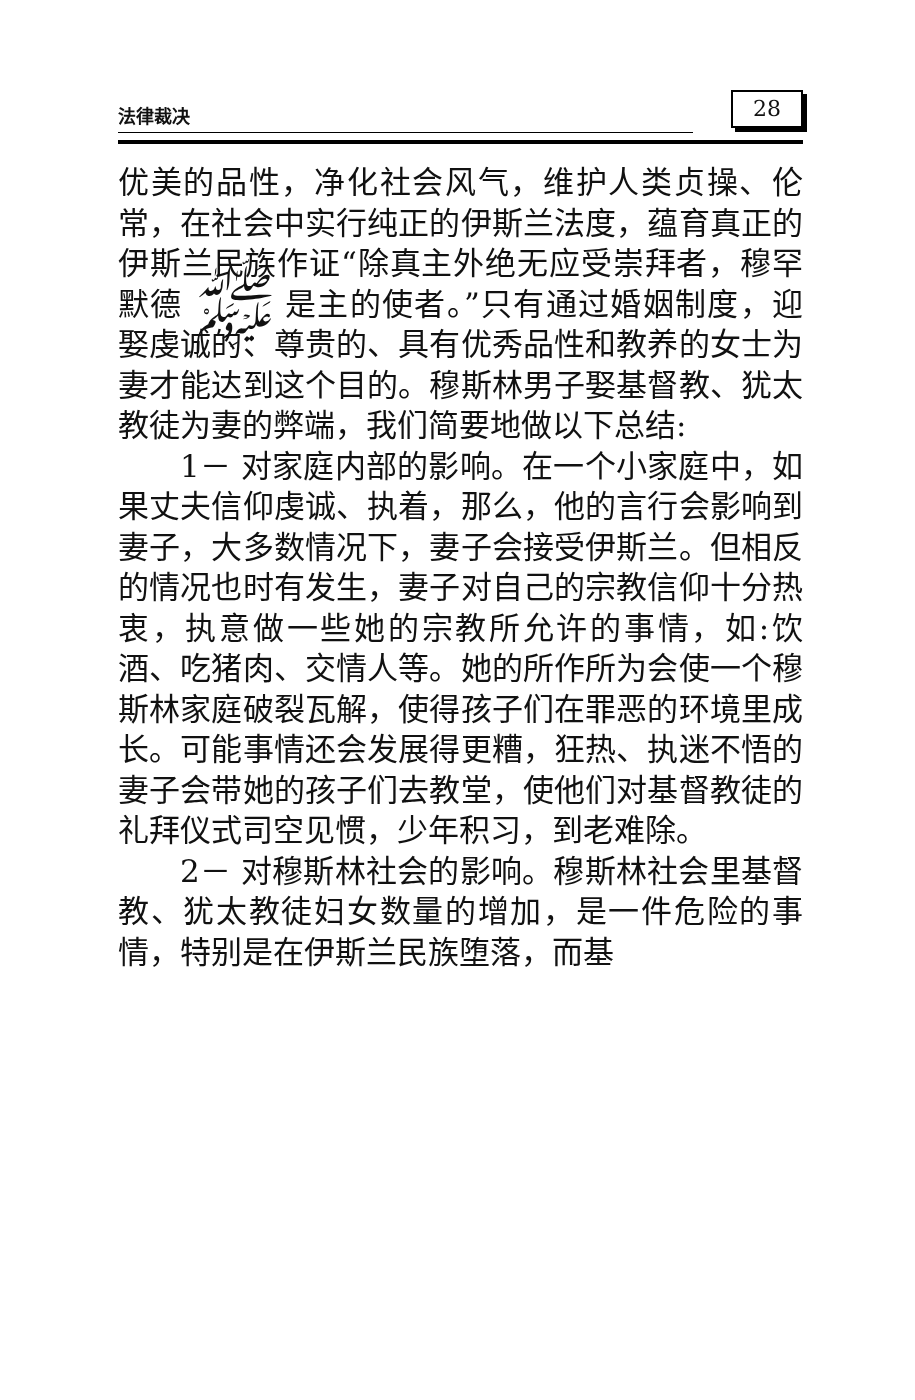法律裁决 28
优美的品性，净化社会风气，维护人类贞操、伦常，在社会中实行纯正的伊斯兰法度，蕴育真正的伊斯兰民族作证“除真主外绝无应受崇拜者，穆罕默德 ﷺ 是主的使者。”只有通过婚姻制度，迎娶虔诚的、尊贵的、具有优秀品性和教养的女士为妻才能达到这个目的。穆斯林男子娶基督教、犹太教徒为妻的弊端，我们简要地做以下总结:
1－ 对家庭内部的影响。在一个小家庭中，如果丈夫信仰虔诚、执着，那么，他的言行会影响到妻子，大多数情况下，妻子会接受伊斯兰。但相反的情况也时有发生，妻子对自己的宗教信仰十分热衷，执意做一些她的宗教所允许的事情，如:饮酒、吃猪肉、交情人等。她的所作所为会使一个穆斯林家庭破裂瓦解，使得孩子们在罪恶的环境里成长。可能事情还会发展得更糟，狂热、执迷不悟的妻子会带她的孩子们去教堂，使他们对基督教徒的礼拜仪式司空见惯，少年积习，到老难除。
2－ 对穆斯林社会的影响。穆斯林社会里基督教、犹太教徒妇女数量的增加，是一件危险的事情，特别是在伊斯兰民族堕落，而基